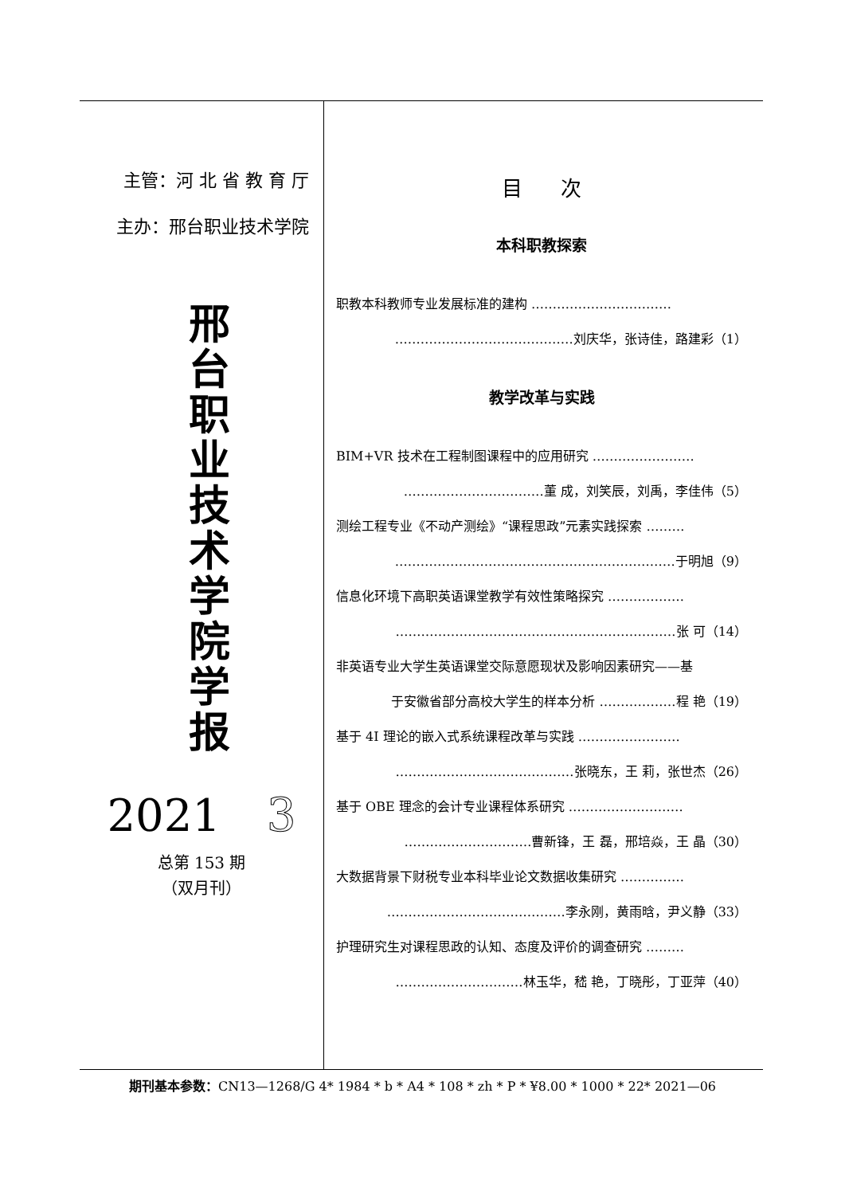主管：河 北 省 教 育 厅
主办：邢台职业技术学院
邢
台
职
业
技
术
学
院
学
报
2021 3
总第 153 期
（双月刊）
目 次
本科职教探索
职教本科教师专业发展标准的建构 ……………………………
……………………………………刘庆华，张诗佳，路建彩（1）
教学改革与实践
BIM+VR 技术在工程制图课程中的应用研究 ……………………
……………………………董 成，刘笑辰，刘禹，李佳伟（5）
测绘工程专业《不动产测绘》“课程思政”元素实践探索 ………
…………………………………………………………于明旭（9）
信息化环境下高职英语课堂教学有效性策略探究 ………………
…………………………………………………………张 可（14）
非英语专业大学生英语课堂交际意愿现状及影响因素研究——基
于安徽省部分高校大学生的样本分析 ………………程 艳（19）
基于 4I 理论的嵌入式系统课程改革与实践 ……………………
……………………………………张晓东，王 莉，张世杰（26）
基于 OBE 理念的会计专业课程体系研究 ………………………
…………………………曹新锋，王 磊，邢培焱，王 晶（30）
大数据背景下财税专业本科毕业论文数据收集研究 ……………
……………………………………李永刚，黄雨晗，尹义静（33）
护理研究生对课程思政的认知、态度及评价的调查研究 ………
…………………………林玉华，嵇 艳，丁晓彤，丁亚萍（40）
期刊基本参数：CN13—1268/G 4* 1984 * b * A4 * 108 * zh * P * ¥8.00 * 1000 * 22* 2021—06